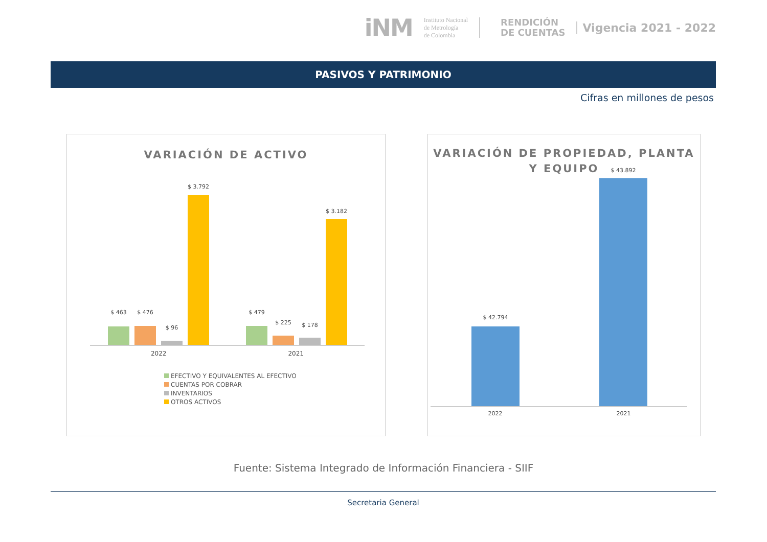iNM
Instituto Nacional
de Metrología
de Colombia
RENDICIÓN
DE CUENTAS
Vigencia 2021 - 2022
PASIVOS Y PATRIMONIO
Cifras en millones de pesos
VARIACIÓN DE ACTIVO
$ 463 $ 476
$ 96
$ 3.792
$ 479
$ 225 $ 178
$ 3.182
2022 2021
EFECTIVO Y EQUIVALENTES AL EFECTIVO
CUENTAS POR COBRAR
INVENTARIOS
OTROS ACTIVOS
VARIACIÓN DE PROPIEDAD, PLANTA
Y EQUIPO
$ 42.794
$ 43.892
2022 2021
Fuente: Sistema Integrado de Información Financiera - SIIF
Secretaria General